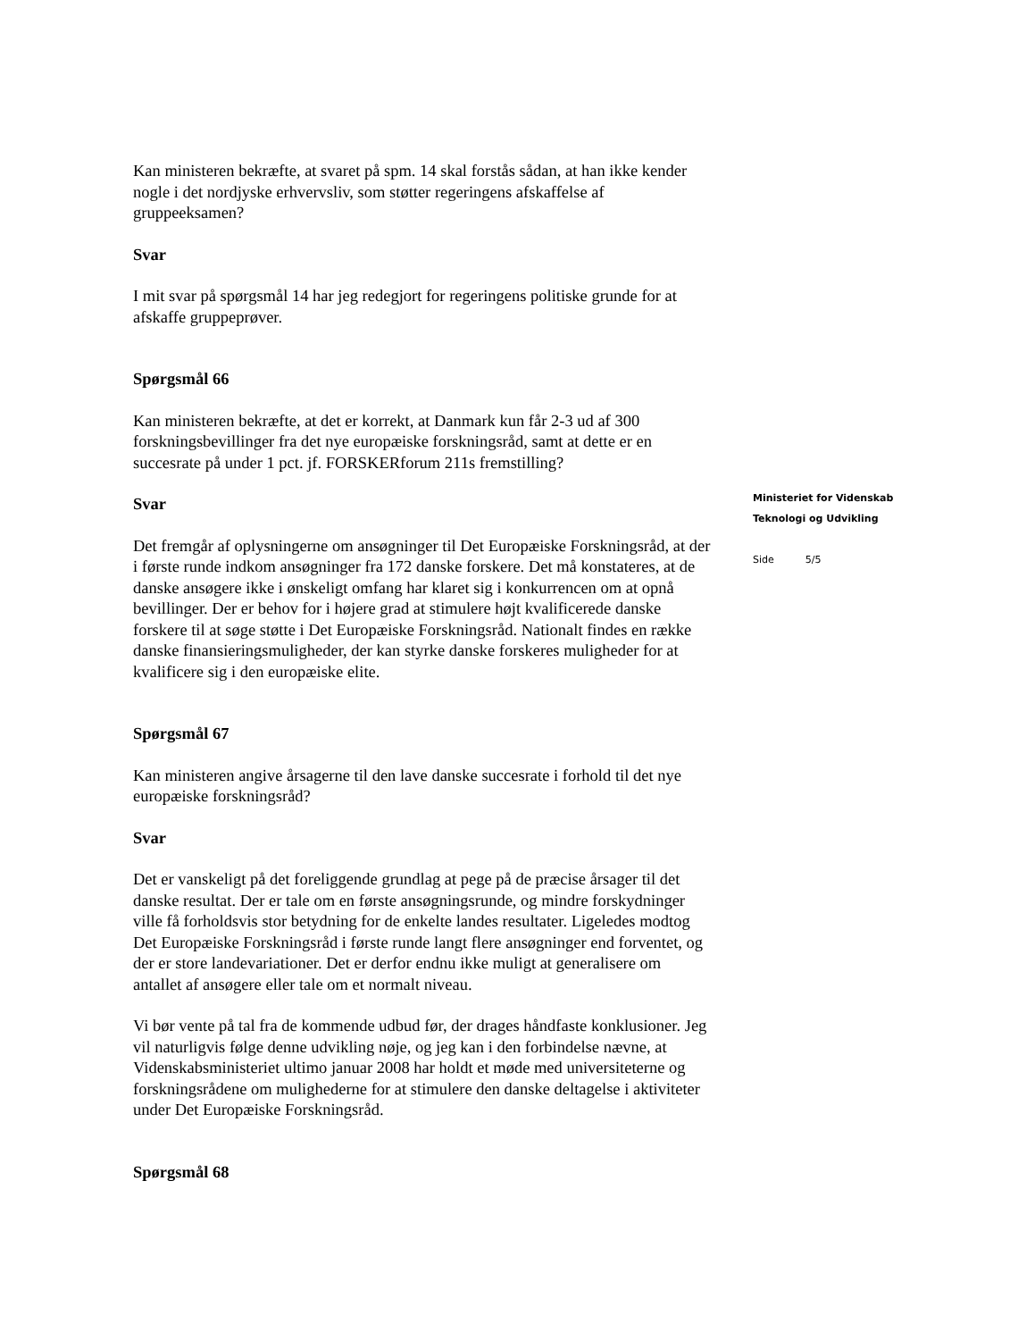Kan ministeren bekræfte, at svaret på spm. 14 skal forstås sådan, at han ikke kender nogle i det nordjyske erhvervsliv, som støtter regeringens afskaffelse af gruppeeksamen?
Svar
I mit svar på spørgsmål 14 har jeg redegjort for regeringens politiske grunde for at afskaffe gruppeprøver.
Spørgsmål 66
Kan ministeren bekræfte, at det er korrekt, at Danmark kun får 2-3 ud af 300 forskningsbevillinger fra det nye europæiske forskningsråd, samt at dette er en succesrate på under 1 pct. jf. FORSKERforum 211s fremstilling?
Svar
Det fremgår af oplysningerne om ansøgninger til Det Europæiske Forskningsråd, at der i første runde indkom ansøgninger fra 172 danske forskere. Det må konstateres, at de danske ansøgere ikke i ønskeligt omfang har klaret sig i konkurrencen om at opnå bevillinger. Der er behov for i højere grad at stimulere højt kvalificerede danske forskere til at søge støtte i Det Europæiske Forskningsråd. Nationalt findes en række danske finansieringsmuligheder, der kan styrke danske forskeres muligheder for at kvalificere sig i den europæiske elite.
Spørgsmål 67
Kan ministeren angive årsagerne til den lave danske succesrate i forhold til det nye europæiske forskningsråd?
Svar
Det er vanskeligt på det foreliggende grundlag at pege på de præcise årsager til det danske resultat. Der er tale om en første ansøgningsrunde, og mindre forskydninger ville få forholdsvis stor betydning for de enkelte landes resultater. Ligeledes modtog Det Europæiske Forskningsråd i første runde langt flere ansøgninger end forventet, og der er store landevariationer. Det er derfor endnu ikke muligt at generalisere om antallet af ansøgere eller tale om et normalt niveau.
Vi bør vente på tal fra de kommende udbud før, der drages håndfaste konklusioner. Jeg vil naturligvis følge denne udvikling nøje, og jeg kan i den forbindelse nævne, at Videnskabsministeriet ultimo januar 2008 har holdt et møde med universiteterne og forskningsrådene om mulighederne for at stimulere den danske deltagelse i aktiviteter under Det Europæiske Forskningsråd.
Spørgsmål 68
Ministeriet for Videnskab
Teknologi og Udvikling
Side 5/5